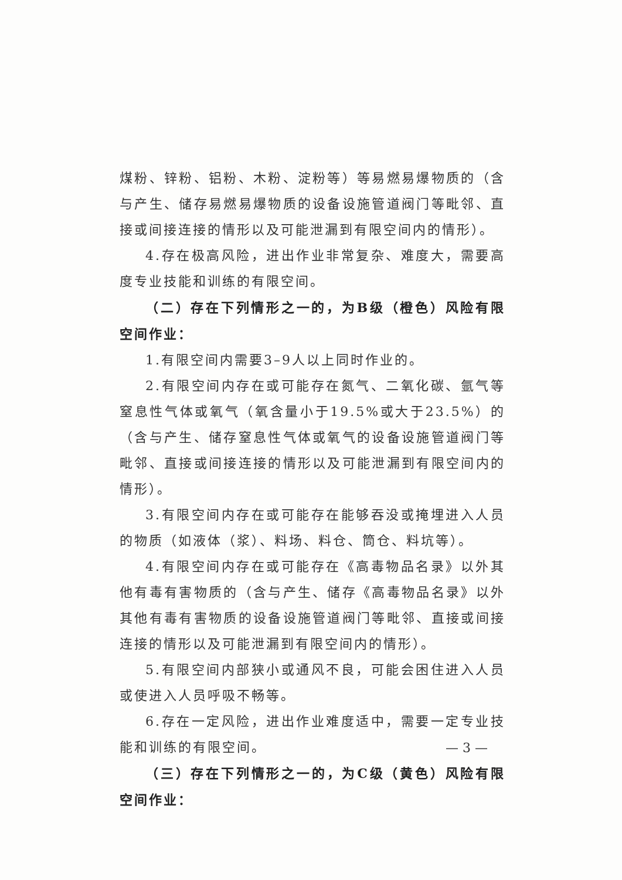煤粉、锌粉、铝粉、木粉、淀粉等）等易燃易爆物质的（含与产生、储存易燃易爆物质的设备设施管道阀门等毗邻、直接或间接连接的情形以及可能泄漏到有限空间内的情形）。
4.存在极高风险，进出作业非常复杂、难度大，需要高度专业技能和训练的有限空间。
（二）存在下列情形之一的，为B级（橙色）风险有限空间作业：
1.有限空间内需要3–9人以上同时作业的。
2.有限空间内存在或可能存在氮气、二氧化碳、氩气等窒息性气体或氧气（氧含量小于19.5%或大于23.5%）的（含与产生、储存窒息性气体或氧气的设备设施管道阀门等毗邻、直接或间接连接的情形以及可能泄漏到有限空间内的情形）。
3.有限空间内存在或可能存在能够吞没或掩埋进入人员的物质（如液体（浆）、料场、料仓、筒仓、料坑等）。
4.有限空间内存在或可能存在《高毒物品名录》以外其他有毒有害物质的（含与产生、储存《高毒物品名录》以外其他有毒有害物质的设备设施管道阀门等毗邻、直接或间接连接的情形以及可能泄漏到有限空间内的情形）。
5.有限空间内部狭小或通风不良，可能会困住进入人员或使进入人员呼吸不畅等。
6.存在一定风险，进出作业难度适中，需要一定专业技能和训练的有限空间。
（三）存在下列情形之一的，为C级（黄色）风险有限空间作业：
— 3 —